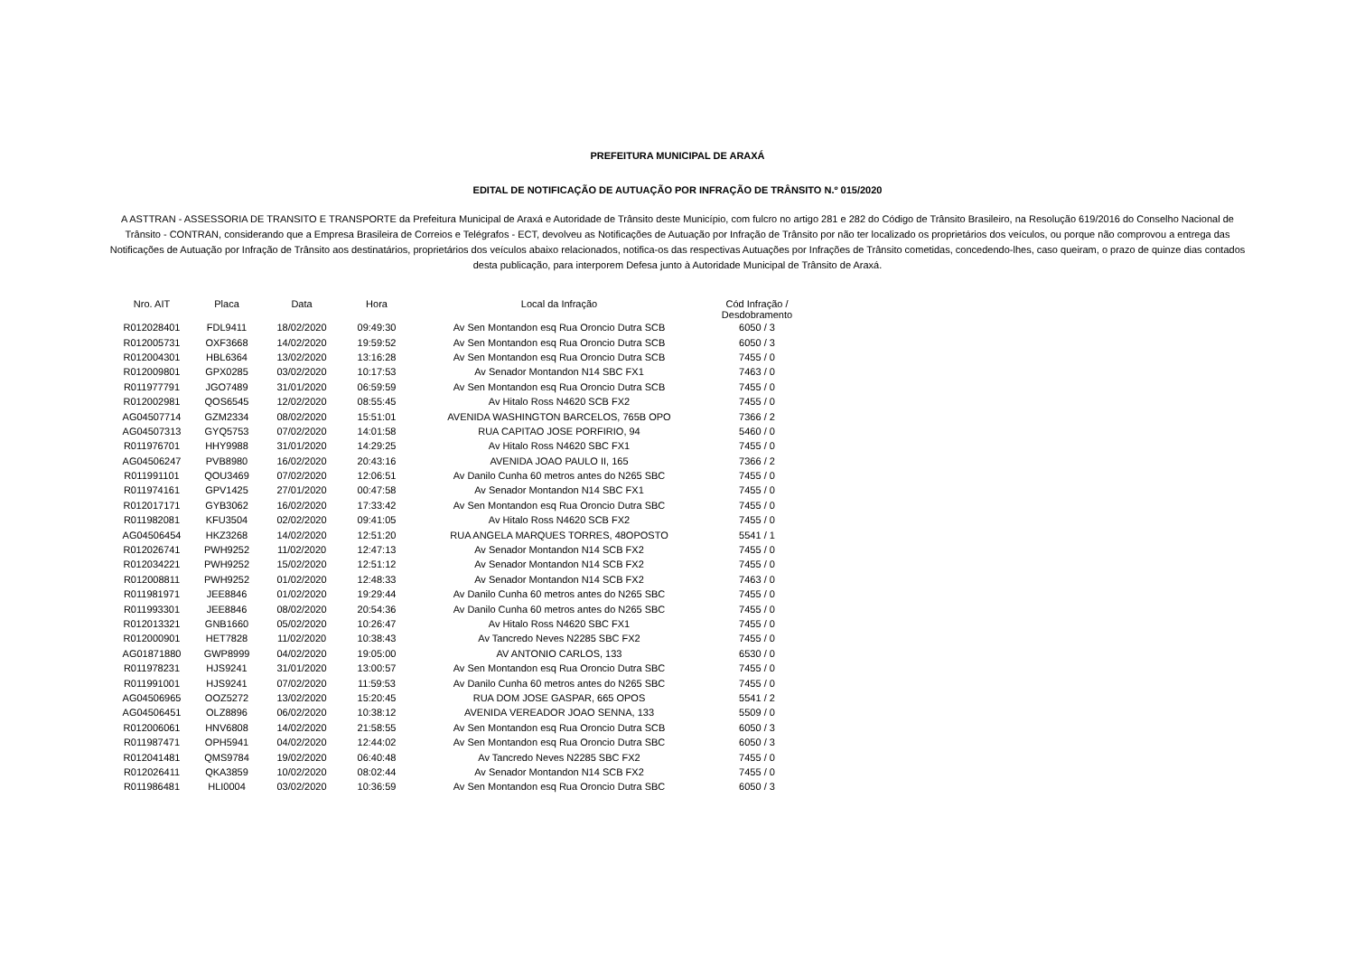PREFEITURA MUNICIPAL DE ARAXÁ
EDITAL DE NOTIFICAÇÃO DE AUTUAÇÃO POR INFRAÇÃO DE TRÂNSITO N.º 015/2020
A ASTTRAN - ASSESSORIA DE TRANSITO E TRANSPORTE da Prefeitura Municipal de Araxá e Autoridade de Trânsito deste Município, com fulcro no artigo 281 e 282 do Código de Trânsito Brasileiro, na Resolução 619/2016 do Conselho Nacional de Trânsito - CONTRAN, considerando que a Empresa Brasileira de Correios e Telégrafos - ECT, devolveu as Notificações de Autuação por Infração de Trânsito por não ter localizado os proprietários dos veículos, ou porque não comprovou a entrega das Notificações de Autuação por Infração de Trânsito aos destinatários, proprietários dos veículos abaixo relacionados, notifica-os das respectivas Autuações por Infrações de Trânsito cometidas, concedendo-lhes, caso queiram, o prazo de quinze dias contados desta publicação, para interporem Defesa junto à Autoridade Municipal de Trânsito de Araxá.
| Nro. AIT | Placa | Data | Hora | Local da Infração | Cód Infração / Desdobramento |
| --- | --- | --- | --- | --- | --- |
| R012028401 | FDL9411 | 18/02/2020 | 09:49:30 | Av Sen Montandon esq Rua Oroncio Dutra SCB | 6050 / 3 |
| R012005731 | OXF3668 | 14/02/2020 | 19:59:52 | Av Sen Montandon esq Rua Oroncio Dutra SCB | 6050 / 3 |
| R012004301 | HBL6364 | 13/02/2020 | 13:16:28 | Av Sen Montandon esq Rua Oroncio Dutra SCB | 7455 / 0 |
| R012009801 | GPX0285 | 03/02/2020 | 10:17:53 | Av Senador Montandon N14 SBC FX1 | 7463 / 0 |
| R011977791 | JGO7489 | 31/01/2020 | 06:59:59 | Av Sen Montandon esq Rua Oroncio Dutra SCB | 7455 / 0 |
| R012002981 | QOS6545 | 12/02/2020 | 08:55:45 | Av Hitalo Ross N4620 SCB FX2 | 7455 / 0 |
| AG04507714 | GZM2334 | 08/02/2020 | 15:51:01 | AVENIDA WASHINGTON BARCELOS, 765B OPO | 7366 / 2 |
| AG04507313 | GYQ5753 | 07/02/2020 | 14:01:58 | RUA CAPITAO JOSE PORFIRIO, 94 | 5460 / 0 |
| R011976701 | HHY9988 | 31/01/2020 | 14:29:25 | Av Hitalo Ross N4620 SBC FX1 | 7455 / 0 |
| AG04506247 | PVB8980 | 16/02/2020 | 20:43:16 | AVENIDA JOAO PAULO II, 165 | 7366 / 2 |
| R011991101 | QOU3469 | 07/02/2020 | 12:06:51 | Av Danilo Cunha 60 metros antes do N265 SBC | 7455 / 0 |
| R011974161 | GPV1425 | 27/01/2020 | 00:47:58 | Av Senador Montandon N14 SBC FX1 | 7455 / 0 |
| R012017171 | GYB3062 | 16/02/2020 | 17:33:42 | Av Sen Montandon esq Rua Oroncio Dutra SBC | 7455 / 0 |
| R011982081 | KFU3504 | 02/02/2020 | 09:41:05 | Av Hitalo Ross N4620 SCB FX2 | 7455 / 0 |
| AG04506454 | HKZ3268 | 14/02/2020 | 12:51:20 | RUA ANGELA MARQUES TORRES, 48OPOSTO | 5541 / 1 |
| R012026741 | PWH9252 | 11/02/2020 | 12:47:13 | Av Senador Montandon N14 SCB FX2 | 7455 / 0 |
| R012034221 | PWH9252 | 15/02/2020 | 12:51:12 | Av Senador Montandon N14 SCB FX2 | 7455 / 0 |
| R012008811 | PWH9252 | 01/02/2020 | 12:48:33 | Av Senador Montandon N14 SCB FX2 | 7463 / 0 |
| R011981971 | JEE8846 | 01/02/2020 | 19:29:44 | Av Danilo Cunha 60 metros antes do N265 SBC | 7455 / 0 |
| R011993301 | JEE8846 | 08/02/2020 | 20:54:36 | Av Danilo Cunha 60 metros antes do N265 SBC | 7455 / 0 |
| R012013321 | GNB1660 | 05/02/2020 | 10:26:47 | Av Hitalo Ross N4620 SBC FX1 | 7455 / 0 |
| R012000901 | HET7828 | 11/02/2020 | 10:38:43 | Av Tancredo Neves N2285 SBC FX2 | 7455 / 0 |
| AG01871880 | GWP8999 | 04/02/2020 | 19:05:00 | AV ANTONIO CARLOS, 133 | 6530 / 0 |
| R011978231 | HJS9241 | 31/01/2020 | 13:00:57 | Av Sen Montandon esq Rua Oroncio Dutra SBC | 7455 / 0 |
| R011991001 | HJS9241 | 07/02/2020 | 11:59:53 | Av Danilo Cunha 60 metros antes do N265 SBC | 7455 / 0 |
| AG04506965 | OOZ5272 | 13/02/2020 | 15:20:45 | RUA DOM JOSE GASPAR, 665 OPOS | 5541 / 2 |
| AG04506451 | OLZ8896 | 06/02/2020 | 10:38:12 | AVENIDA VEREADOR JOAO SENNA, 133 | 5509 / 0 |
| R012006061 | HNV6808 | 14/02/2020 | 21:58:55 | Av Sen Montandon esq Rua Oroncio Dutra SCB | 6050 / 3 |
| R011987471 | OPH5941 | 04/02/2020 | 12:44:02 | Av Sen Montandon esq Rua Oroncio Dutra SBC | 6050 / 3 |
| R012041481 | QMS9784 | 19/02/2020 | 06:40:48 | Av Tancredo Neves N2285 SBC FX2 | 7455 / 0 |
| R012026411 | QKA3859 | 10/02/2020 | 08:02:44 | Av Senador Montandon N14 SCB FX2 | 7455 / 0 |
| R011986481 | HLI0004 | 03/02/2020 | 10:36:59 | Av Sen Montandon esq Rua Oroncio Dutra SBC | 6050 / 3 |